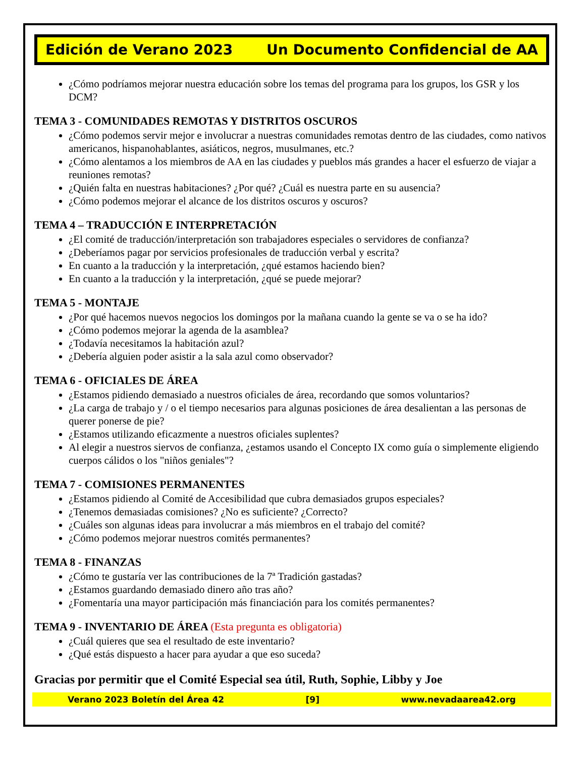Edición de Verano 2023 Un Documento Confidencial de AA
¿Cómo podríamos mejorar nuestra educación sobre los temas del programa para los grupos, los GSR y los DCM?
TEMA 3 - COMUNIDADES REMOTAS Y DISTRITOS OSCUROS
¿Cómo podemos servir mejor e involucrar a nuestras comunidades remotas dentro de las ciudades, como nativos americanos, hispanohablantes, asiáticos, negros, musulmanes, etc.?
¿Cómo alentamos a los miembros de AA en las ciudades y pueblos más grandes a hacer el esfuerzo de viajar a reuniones remotas?
¿Quién falta en nuestras habitaciones? ¿Por qué? ¿Cuál es nuestra parte en su ausencia?
¿Cómo podemos mejorar el alcance de los distritos oscuros y oscuros?
TEMA 4 – TRADUCCIÓN E INTERPRETACIÓN
¿El comité de traducción/interpretación son trabajadores especiales o servidores de confianza?
¿Deberíamos pagar por servicios profesionales de traducción verbal y escrita?
En cuanto a la traducción y la interpretación, ¿qué estamos haciendo bien?
En cuanto a la traducción y la interpretación, ¿qué se puede mejorar?
TEMA 5 - MONTAJE
¿Por qué hacemos nuevos negocios los domingos por la mañana cuando la gente se va o se ha ido?
¿Cómo podemos mejorar la agenda de la asamblea?
¿Todavía necesitamos la habitación azul?
¿Debería alguien poder asistir a la sala azul como observador?
TEMA 6 - OFICIALES DE ÁREA
¿Estamos pidiendo demasiado a nuestros oficiales de área, recordando que somos voluntarios?
¿La carga de trabajo y / o el tiempo necesarios para algunas posiciones de área desalientan a las personas de querer ponerse de pie?
¿Estamos utilizando eficazmente a nuestros oficiales suplentes?
Al elegir a nuestros siervos de confianza, ¿estamos usando el Concepto IX como guía o simplemente eligiendo cuerpos cálidos o los "niños geniales"?
TEMA 7 - COMISIONES PERMANENTES
¿Estamos pidiendo al Comité de Accesibilidad que cubra demasiados grupos especiales?
¿Tenemos demasiadas comisiones? ¿No es suficiente? ¿Correcto?
¿Cuáles son algunas ideas para involucrar a más miembros en el trabajo del comité?
¿Cómo podemos mejorar nuestros comités permanentes?
TEMA 8 - FINANZAS
¿Cómo te gustaría ver las contribuciones de la 7ª Tradición gastadas?
¿Estamos guardando demasiado dinero año tras año?
¿Fomentaría una mayor participación más financiación para los comités permanentes?
TEMA 9 - INVENTARIO DE ÁREA (Esta pregunta es obligatoria)
¿Cuál quieres que sea el resultado de este inventario?
¿Qué estás dispuesto a hacer para ayudar a que eso suceda?
Gracias por permitir que el Comité Especial sea útil, Ruth, Sophie, Libby y Joe
Verano 2023 Boletín del Área 42 [9] www.nevadaarea42.org